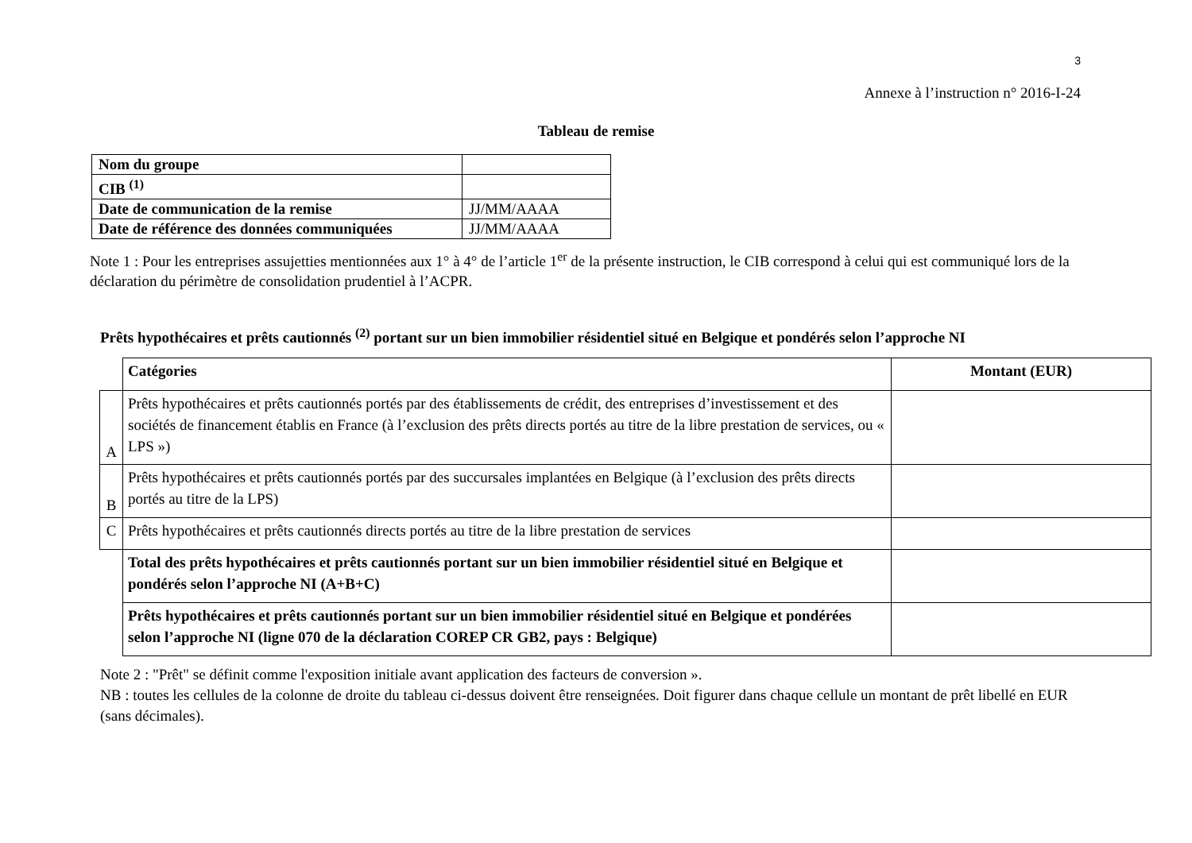3
Annexe à l’instruction n° 2016-I-24
Tableau de remise
| Nom du groupe | |
| CIB <sup>(1)</sup> | |
| Date de communication de la remise | JJ/MM/AAAA |
| Date de référence des données communiquées | JJ/MM/AAAA |
Note 1 : Pour les entreprises assujetties mentionnées aux 1° à 4° de l’article 1<sup>er</sup> de la présente instruction, le CIB correspond à celui qui est communiqué lors de la déclaration du périmètre de consolidation prudentiel à l’ACPR.
Prêts hypothécaires et prêts cautionnés <sup>(2)</sup> portant sur un bien immobilier résidentiel situé en Belgique et pondérés selon l’approche NI
| | Catégories | Montant (EUR) |
| A | Prêts hypothécaires et prêts cautionnés portés par des établissements de crédit, des entreprises d’investissement et des sociétés de financement établis en France (à l’exclusion des prêts directs portés au titre de la libre prestation de services, ou « LPS ») | |
| B | Prêts hypothécaires et prêts cautionnés portés par des succursales implantées en Belgique (à l’exclusion des prêts directs portés au titre de la LPS) | |
| C | Prêts hypothécaires et prêts cautionnés directs portés au titre de la libre prestation de services | |
| | Total des prêts hypothécaires et prêts cautionnés portant sur un bien immobilier résidentiel situé en Belgique et pondérés selon l’approche NI (A+B+C) | |
| | Prêts hypothécaires et prêts cautionnés portant sur un bien immobilier résidentiel situé en Belgique et pondérées selon l’approche NI (ligne 070 de la déclaration COREP CR GB2, pays : Belgique) | |
Note 2 : "Prêt" se définit comme l'exposition initiale avant application des facteurs de conversion ».
NB : toutes les cellules de la colonne de droite du tableau ci-dessus doivent être renseignées. Doit figurer dans chaque cellule un montant de prêt libellé en EUR (sans décimales).